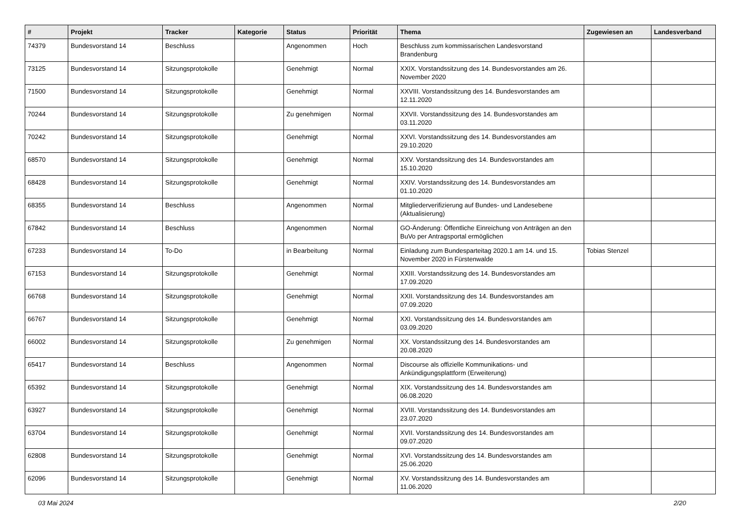| # | Projekt | Tracker | Kategorie | Status | Priorität | Thema | Zugewiesen an | Landesverband |
| --- | --- | --- | --- | --- | --- | --- | --- | --- |
| 74379 | Bundesvorstand 14 | Beschluss | | Angenommen | Hoch | Beschluss zum kommissarischen Landesvorstand Brandenburg | | |
| 73125 | Bundesvorstand 14 | Sitzungsprotokolle | | Genehmigt | Normal | XXIX. Vorstandssitzung des 14. Bundesvorstandes am 26. November 2020 | | |
| 71500 | Bundesvorstand 14 | Sitzungsprotokolle | | Genehmigt | Normal | XXVIII. Vorstandssitzung des 14. Bundesvorstandes am 12.11.2020 | | |
| 70244 | Bundesvorstand 14 | Sitzungsprotokolle | | Zu genehmigen | Normal | XXVII. Vorstandssitzung des 14. Bundesvorstandes am 03.11.2020 | | |
| 70242 | Bundesvorstand 14 | Sitzungsprotokolle | | Genehmigt | Normal | XXVI. Vorstandssitzung des 14. Bundesvorstandes am 29.10.2020 | | |
| 68570 | Bundesvorstand 14 | Sitzungsprotokolle | | Genehmigt | Normal | XXV. Vorstandssitzung des 14. Bundesvorstandes am 15.10.2020 | | |
| 68428 | Bundesvorstand 14 | Sitzungsprotokolle | | Genehmigt | Normal | XXIV. Vorstandssitzung des 14. Bundesvorstandes am 01.10.2020 | | |
| 68355 | Bundesvorstand 14 | Beschluss | | Angenommen | Normal | Mitgliederverifizierung auf Bundes- und Landesebene (Aktualisierung) | | |
| 67842 | Bundesvorstand 14 | Beschluss | | Angenommen | Normal | GO-Änderung: Öffentliche Einreichung von Anträgen an den BuVo per Antragsportal ermöglichen | | |
| 67233 | Bundesvorstand 14 | To-Do | | in Bearbeitung | Normal | Einladung zum Bundesparteitag 2020.1 am 14. und 15. November 2020 in Fürstenwalde | Tobias Stenzel | |
| 67153 | Bundesvorstand 14 | Sitzungsprotokolle | | Genehmigt | Normal | XXIII. Vorstandssitzung des 14. Bundesvorstandes am 17.09.2020 | | |
| 66768 | Bundesvorstand 14 | Sitzungsprotokolle | | Genehmigt | Normal | XXII. Vorstandssitzung des 14. Bundesvorstandes am 07.09.2020 | | |
| 66767 | Bundesvorstand 14 | Sitzungsprotokolle | | Genehmigt | Normal | XXI. Vorstandssitzung des 14. Bundesvorstandes am 03.09.2020 | | |
| 66002 | Bundesvorstand 14 | Sitzungsprotokolle | | Zu genehmigen | Normal | XX. Vorstandssitzung des 14. Bundesvorstandes am 20.08.2020 | | |
| 65417 | Bundesvorstand 14 | Beschluss | | Angenommen | Normal | Discourse als offizielle Kommunikations- und Ankündigungsplattform (Erweiterung) | | |
| 65392 | Bundesvorstand 14 | Sitzungsprotokolle | | Genehmigt | Normal | XIX. Vorstandssitzung des 14. Bundesvorstandes am 06.08.2020 | | |
| 63927 | Bundesvorstand 14 | Sitzungsprotokolle | | Genehmigt | Normal | XVIII. Vorstandssitzung des 14. Bundesvorstandes am 23.07.2020 | | |
| 63704 | Bundesvorstand 14 | Sitzungsprotokolle | | Genehmigt | Normal | XVII. Vorstandssitzung des 14. Bundesvorstandes am 09.07.2020 | | |
| 62808 | Bundesvorstand 14 | Sitzungsprotokolle | | Genehmigt | Normal | XVI. Vorstandssitzung des 14. Bundesvorstandes am 25.06.2020 | | |
| 62096 | Bundesvorstand 14 | Sitzungsprotokolle | | Genehmigt | Normal | XV. Vorstandssitzung des 14. Bundesvorstandes am 11.06.2020 | | |
03 Mai 2024 2/20